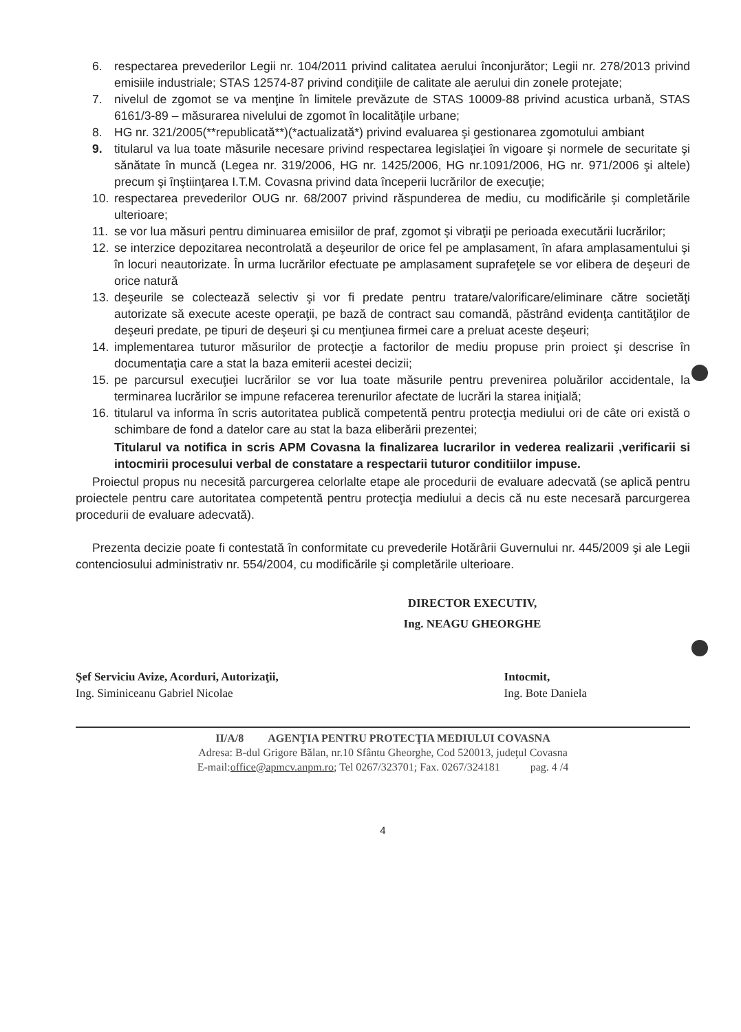6. respectarea prevederilor Legii nr. 104/2011 privind calitatea aerului înconjurător; Legii nr. 278/2013 privind emisiile industriale; STAS 12574-87 privind condiţiile de calitate ale aerului din zonele protejate;
7. nivelul de zgomot se va menţine în limitele prevăzute de STAS 10009-88 privind acustica urbană, STAS 6161/3-89 – măsurarea nivelului de zgomot în localităţile urbane;
8. HG nr. 321/2005(**republicată**)(*actualizată*) privind evaluarea şi gestionarea zgomotului ambiant
9. titularul va lua toate măsurile necesare privind respectarea legislaţiei în vigoare şi normele de securitate şi sănătate în muncă (Legea nr. 319/2006, HG nr. 1425/2006, HG nr.1091/2006, HG nr. 971/2006 şi altele) precum şi înştiinţarea I.T.M. Covasna privind data începerii lucrărilor de execuţie;
10. respectarea prevederilor OUG nr. 68/2007 privind răspunderea de mediu, cu modificările şi completările ulterioare;
11. se vor lua măsuri pentru diminuarea emisiilor de praf, zgomot şi vibraţii pe perioada executării lucrărilor;
12. se interzice depozitarea necontrolată a deşeurilor de orice fel pe amplasament, în afara amplasamentului şi în locuri neautorizate. În urma lucrărilor efectuate pe amplasament suprafeţele se vor elibera de deşeuri de orice natură
13. deşeurile se colectează selectiv şi vor fi predate pentru tratare/valorificare/eliminare către societăţi autorizate să execute aceste operaţii, pe bază de contract sau comandă, păstrând evidenţa cantităţilor de deşeuri predate, pe tipuri de deşeuri şi cu menţiunea firmei care a preluat aceste deşeuri;
14. implementarea tuturor măsurilor de protecţie a factorilor de mediu propuse prin proiect şi descrise în documentaţia care a stat la baza emiterii acestei decizii;
15. pe parcursul execuţiei lucrărilor se vor lua toate măsurile pentru prevenirea poluărilor accidentale, la terminarea lucrărilor se impune refacerea terenurilor afectate de lucrări la starea iniţială;
16. titularul va informa în scris autoritatea publică competentă pentru protecţia mediului ori de câte ori există o schimbare de fond a datelor care au stat la baza eliberării prezentei;
Titularul va notifica in scris APM Covasna la finalizarea lucrarilor in vederea realizarii ,verificarii si intocmirii procesului verbal de constatare a respectarii tuturor conditiilor impuse.
Proiectul propus nu necesită parcurgerea celorlalte etape ale procedurii de evaluare adecvată (se aplică pentru proiectele pentru care autoritatea competentă pentru protecţia mediului a decis că nu este necesară parcurgerea procedurii de evaluare adecvată).
Prezenta decizie poate fi contestată în conformitate cu prevederile Hotărârii Guvernului nr. 445/2009 şi ale Legii contenciosului administrativ nr. 554/2004, cu modificările şi completările ulterioare.
DIRECTOR EXECUTIV,
Ing. NEAGU GHEORGHE
Şef Serviciu Avize, Acorduri, Autorizaţii,
Ing. Siminiceanu Gabriel Nicolae
Intocmit,
Ing. Bote Daniela
II/A/8 AGENŢIA PENTRU PROTECŢIA MEDIULUI COVASNA
Adresa: B-dul Grigore Bălan, nr.10 Sfântu Gheorghe, Cod 520013, judeţul Covasna
E-mail:office@apmcv.anpm.ro; Tel 0267/323701; Fax. 0267/324181 pag. 4 /4
4